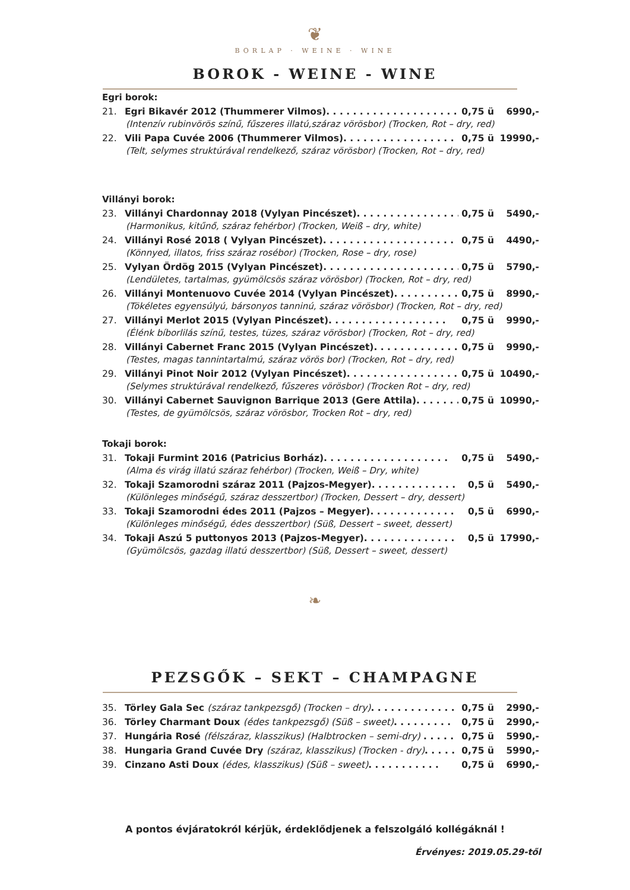❦
BORLAP · WEINE · WINE
BOROK - WEINE - WINE
Egri borok:
21. Egri Bikavér 2012 (Thummerer Vilmos). . . . . . . . . . . . . . . . . . . . 0,75 ü 6990,-
(Intenzív rubinvörös színű, fűszeres illatú,száraz vörösbor) (Trocken, Rot – dry, red)
22. Vili Papa Cuvée 2006 (Thummerer Vilmos). . . . . . . . . . . . . . . . . 0,75 ü 19990,-
(Telt, selymes struktúrával rendelkező, száraz vörösbor) (Trocken, Rot – dry, red)
Villányi borok:
23. Villányi Chardonnay 2018 (Vylyan Pincészet). . . . . . . . . . . . . . . . 0,75 ü 5490,-
(Harmonikus, kitűnő, száraz fehérbor) (Trocken, Weiß – dry, white)
24. Villányi Rosé 2018 ( Vylyan Pincészet). . . . . . . . . . . . . . . . . . . . 0,75 ü 4490,-
(Könnyed, illatos, friss száraz rosébor) (Trocken, Rose – dry, rose)
25. Vylyan Ördög 2015 (Vylyan Pincészet). . . . . . . . . . . . . . . . . . . . . 0,75 ü 5790,-
(Lendületes, tartalmas, gyümölcsös száraz vörösbor) (Trocken, Rot – dry, red)
26. Villányi Montenuovo Cuvée 2014 (Vylyan Pincészet). . . . . . . . . . 0,75 ü 8990,-
(Tökéletes egyensúlyú, bársonyos tanninú, száraz vörösbor) (Trocken, Rot – dry, red)
27. Villányi Merlot 2015 (Vylyan Pincészet). . . . . . . . . . . . . . . . . . 0,75 ü 9990,-
(Élénk bíborlilás színű, testes, tüzes, száraz vörösbor) (Trocken, Rot – dry, red)
28. Villányi Cabernet Franc 2015 (Vylyan Pincészet). . . . . . . . . . . . . 0,75 ü 9990,-
(Testes, magas tannintartalmú, száraz vörös bor) (Trocken, Rot – dry, red)
29. Villányi Pinot Noir 2012 (Vylyan Pincészet). . . . . . . . . . . . . . . . . 0,75 ü 10490,-
(Selymes struktúrával rendelkező, fűszeres vörösbor) (Trocken Rot – dry, red)
30. Villányi Cabernet Sauvignon Barrique 2013 (Gere Attila). . . . . . . . 0,75 ü 10990,-
(Testes, de gyümölcsös, száraz vörösbor, Trocken Rot – dry, red)
Tokaji borok:
31. Tokaji Furmint 2016 (Patricius Borház). . . . . . . . . . . . . . . . . . . 0,75 ü 5490,-
(Alma és virág illatú száraz fehérbor) (Trocken, Weiß – Dry, white)
32. Tokaji Szamorodni száraz 2011 (Pajzos-Megyer). . . . . . . . . . . . . 0,5 ü 5490,-
(Különleges minőségű, száraz desszertbor) (Trocken, Dessert – dry, dessert)
33. Tokaji Szamorodni édes 2011 (Pajzos – Megyer). . . . . . . . . . . . . 0,5 ü 6990,-
(Különleges minőségű, édes desszertbor) (Süß, Dessert – sweet, dessert)
34. Tokaji Aszú 5 puttonyos 2013 (Pajzos-Megyer). . . . . . . . . . . . . . 0,5 ü 17990,-
(Gyümölcsös, gazdag illatú desszertbor) (Süß, Dessert – sweet, dessert)
❧
PEZSGŐK – SEKT – CHAMPAGNE
35. Törley Gala Sec (száraz tankpezsgő) (Trocken – dry). . . . . . . . . . . . . 0,75 ü 2990,-
36. Törley Charmant Doux (édes tankpezsgő) (Süß – sweet). . . . . . . . . 0,75 ü 2990,-
37. Hungária Rosé (félszáraz, klasszikus) (Halbtrocken – semi-dry) . . . . . 0,75 ü 5990,-
38. Hungaria Grand Cuvée Dry (száraz, klasszikus) (Trocken - dry). . . . . . 0,75 ü 5990,-
39. Cinzano Asti Doux (édes, klasszikus) (Süß – sweet). . . . . . . . . . . 0,75 ü 6990,-
A pontos évjáratokról kérjük, érdeklődjenek a felszolgáló kollégáknál !
Érvényes: 2019.05.29-től